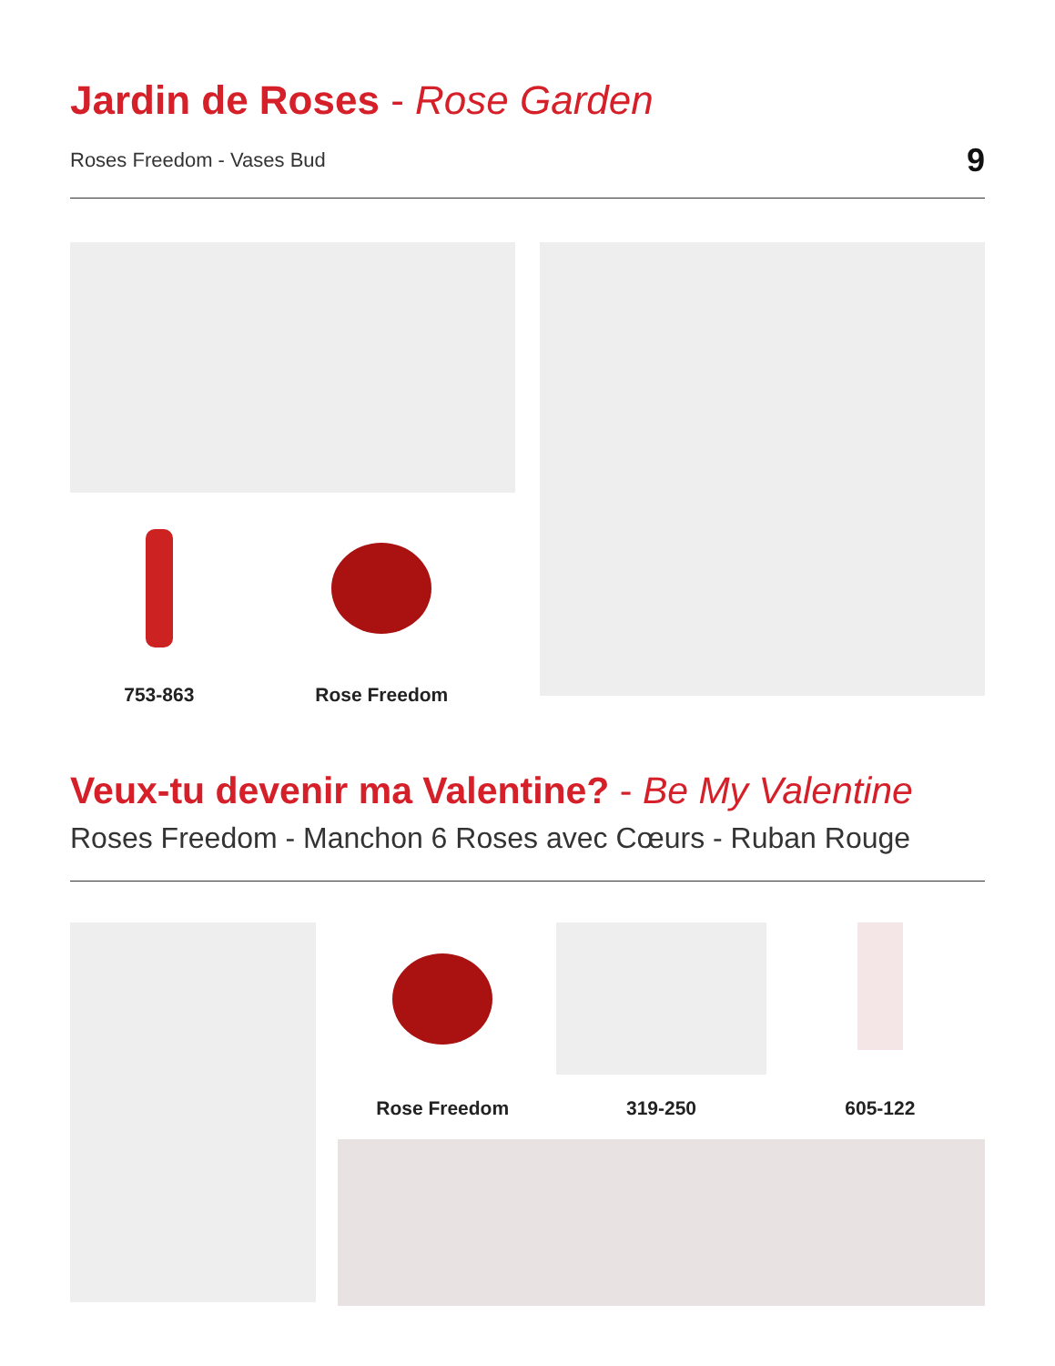Jardin de Roses - Rose Garden
Roses Freedom - Vases Bud 9
753-863 Rose Freedom
Veux-tu devenir ma Valentine? - Be My Valentine
Roses Freedom - Manchon 6 Roses avec Cœurs - Ruban Rouge
Rose Freedom 319-250 605-122